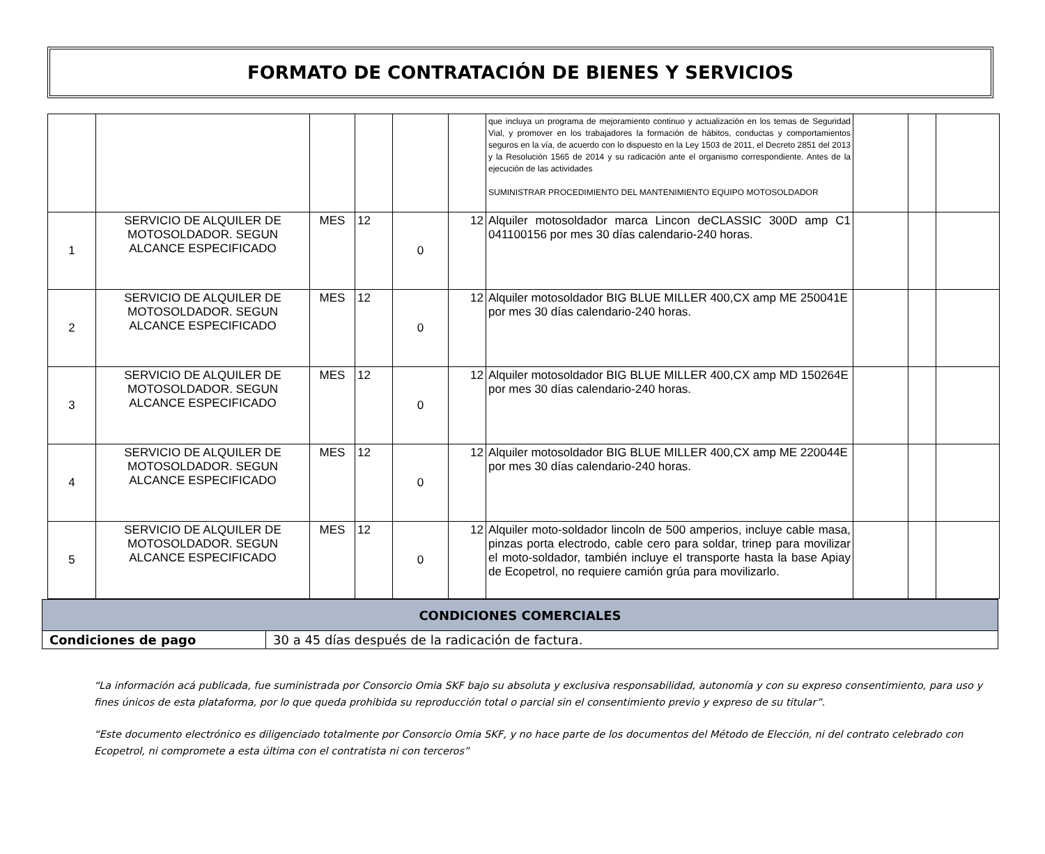FORMATO DE CONTRATACIÓN DE BIENES Y SERVICIOS
| | | | | | | que incluya un programa de mejoramiento continuo y actualización en los temas de Seguridad Vial, y promover en los trabajadores la formación de hábitos, conductas y comportamientos seguros en la vía, de acuerdo con lo dispuesto en la Ley 1503 de 2011, el Decreto 2851 del 2013 y la Resolución 1565 de 2014 y su radicación ante el organismo correspondiente. Antes de la ejecución de las actividades SUMINISTRAR PROCEDIMIENTO DEL MANTENIMIENTO EQUIPO MOTOSOLDADOR | | | |
| 1 | SERVICIO DE ALQUILER DE MOTOSOLDADOR. SEGUN ALCANCE ESPECIFICADO | MES | 12 | 0 | 12 | Alquiler motosoldador marca Lincon deCLASSIC 300D amp C1 041100156 por mes 30 días calendario-240 horas. | | | |
| 2 | SERVICIO DE ALQUILER DE MOTOSOLDADOR. SEGUN ALCANCE ESPECIFICADO | MES | 12 | 0 | 12 | Alquiler motosoldador BIG BLUE MILLER 400,CX amp ME 250041E por mes 30 días calendario-240 horas. | | | |
| 3 | SERVICIO DE ALQUILER DE MOTOSOLDADOR. SEGUN ALCANCE ESPECIFICADO | MES | 12 | 0 | 12 | Alquiler motosoldador BIG BLUE MILLER 400,CX amp MD 150264E por mes 30 días calendario-240 horas. | | | |
| 4 | SERVICIO DE ALQUILER DE MOTOSOLDADOR. SEGUN ALCANCE ESPECIFICADO | MES | 12 | 0 | 12 | Alquiler motosoldador BIG BLUE MILLER 400,CX amp ME 220044E por mes 30 días calendario-240 horas. | | | |
| 5 | SERVICIO DE ALQUILER DE MOTOSOLDADOR. SEGUN ALCANCE ESPECIFICADO | MES | 12 | 0 | 12 | Alquiler moto-soldador lincoln de 500 amperios, incluye cable masa, pinzas porta electrodo, cable cero para soldar, trinep para movilizar el moto-soldador, también incluye el transporte hasta la base Apiay de Ecopetrol, no requiere camión grúa para movilizarlo. | | | |
| CONDICIONES COMERCIALES | |
| Condiciones de pago | 30 a 45 días después de la radicación de factura. |
“La información acá publicada, fue suministrada por Consorcio Omia SKF bajo su absoluta y exclusiva responsabilidad, autonomía y con su expreso consentimiento, para uso y fines únicos de esta plataforma, por lo que queda prohibida su reproducción total o parcial sin el consentimiento previo y expreso de su titular”.
“Este documento electrónico es diligenciado totalmente por Consorcio Omia SKF, y no hace parte de los documentos del Método de Elección, ni del contrato celebrado con Ecopetrol, ni compromete a esta última con el contratista ni con terceros”